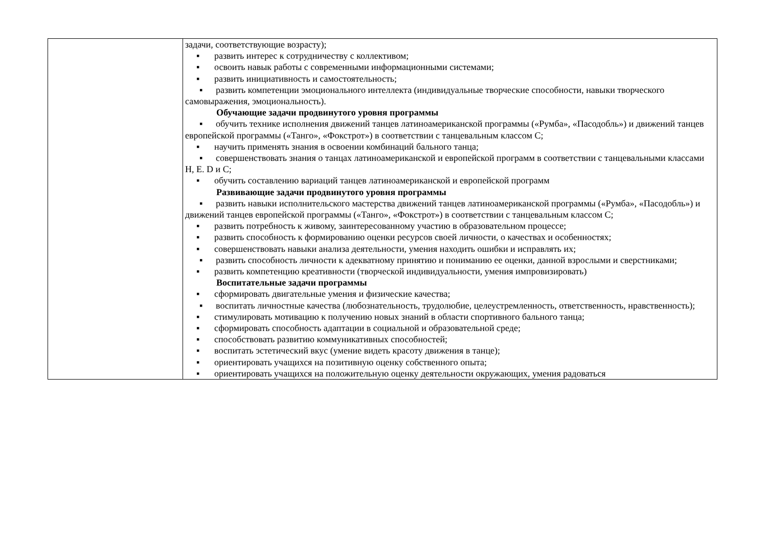| | задачи, соответствующие возрасту); ▪ развить интерес к сотрудничеству с коллективом; ▪ освоить навык работы с современными информационными системами; ▪ развить инициативность и самостоятельность; ▪ развить компетенции эмоционального интеллекта (индивидуальные творческие способности, навыки творческого самовыражения, эмоциональность). Обучающие задачи продвинутого уровня программы ▪ обучить технике исполнения движений танцев латиноамериканской программы («Румба», «Пасодобль») и движений танцев европейской программы («Танго», «Фокстрот») в соответствии с танцевальным классом С; ▪ научить применять знания в освоении комбинаций бального танца; ▪ совершенствовать знания о танцах латиноамериканской и европейской программ в соответствии с танцевальными классами Н, Е. D и С; ▪ обучить составлению вариаций танцев латиноамериканской и европейской программ Развивающие задачи продвинутого уровня программы ▪ развить навыки исполнительского мастерства движений танцев латиноамериканской программы («Румба», «Пасодобль») и движений танцев европейской программы («Танго», «Фокстрот») в соответствии с танцевальным классом С; ▪ развить потребность к живому, заинтересованному участию в образовательном процессе; ▪ развить способность к формированию оценки ресурсов своей личности, о качествах и особенностях; ▪ совершенствовать навыки анализа деятельности, умения находить ошибки и исправлять их; ▪ развить способность личности к адекватному принятию и пониманию ее оценки, данной взрослыми и сверстниками; ▪ развить компетенцию креативности (творческой индивидуальности, умения импровизировать) Воспитательные задачи программы ▪ сформировать двигательные умения и физические качества; ▪ воспитать личностные качества (любознательность, трудолюбие, целеустремленность, ответственность, нравственность); ▪ стимулировать мотивацию к получению новых знаний в области спортивного бального танца; ▪ сформировать способность адаптации в социальной и образовательной среде; ▪ способствовать развитию коммуникативных способностей; ▪ воспитать эстетический вкус (умение видеть красоту движения в танце); ▪ ориентировать учащихся на позитивную оценку собственного опыта; ▪ ориентировать учащихся на положительную оценку деятельности окружающих, умения радоваться |